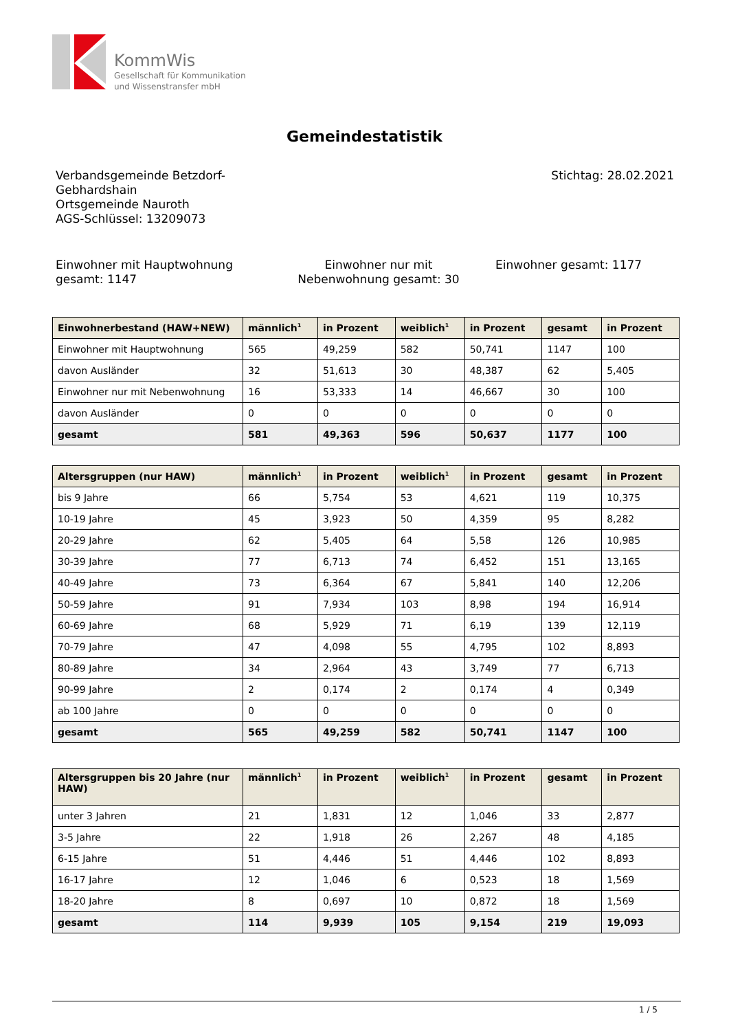KommWis
Gesellschaft für Kommunikation
und Wissenstransfer mbH
Gemeindestatistik
Verbandsgemeinde Betzdorf-
Gebhardshain
Ortsgemeinde Nauroth
AGS-Schlüssel: 13209073
Stichtag: 28.02.2021
Einwohner mit Hauptwohnung gesamt: 1147
Einwohner nur mit Nebenwohnung gesamt: 30
Einwohner gesamt: 1177
| Einwohnerbestand (HAW+NEW) | männlich<sup>1</sup> | in Prozent | weiblich<sup>1</sup> | in Prozent | gesamt | in Prozent |
| --- | --- | --- | --- | --- | --- | --- |
| Einwohner mit Hauptwohnung | 565 | 49,259 | 582 | 50,741 | 1147 | 100 |
| davon Ausländer | 32 | 51,613 | 30 | 48,387 | 62 | 5,405 |
| Einwohner nur mit Nebenwohnung | 16 | 53,333 | 14 | 46,667 | 30 | 100 |
| davon Ausländer | 0 | 0 | 0 | 0 | 0 | 0 |
| gesamt | 581 | 49,363 | 596 | 50,637 | 1177 | 100 |
| Altersgruppen (nur HAW) | männlich<sup>1</sup> | in Prozent | weiblich<sup>1</sup> | in Prozent | gesamt | in Prozent |
| --- | --- | --- | --- | --- | --- | --- |
| bis 9 Jahre | 66 | 5,754 | 53 | 4,621 | 119 | 10,375 |
| 10-19 Jahre | 45 | 3,923 | 50 | 4,359 | 95 | 8,282 |
| 20-29 Jahre | 62 | 5,405 | 64 | 5,58 | 126 | 10,985 |
| 30-39 Jahre | 77 | 6,713 | 74 | 6,452 | 151 | 13,165 |
| 40-49 Jahre | 73 | 6,364 | 67 | 5,841 | 140 | 12,206 |
| 50-59 Jahre | 91 | 7,934 | 103 | 8,98 | 194 | 16,914 |
| 60-69 Jahre | 68 | 5,929 | 71 | 6,19 | 139 | 12,119 |
| 70-79 Jahre | 47 | 4,098 | 55 | 4,795 | 102 | 8,893 |
| 80-89 Jahre | 34 | 2,964 | 43 | 3,749 | 77 | 6,713 |
| 90-99 Jahre | 2 | 0,174 | 2 | 0,174 | 4 | 0,349 |
| ab 100 Jahre | 0 | 0 | 0 | 0 | 0 | 0 |
| gesamt | 565 | 49,259 | 582 | 50,741 | 1147 | 100 |
| Altersgruppen bis 20 Jahre (nur HAW) | männlich<sup>1</sup> | in Prozent | weiblich<sup>1</sup> | in Prozent | gesamt | in Prozent |
| --- | --- | --- | --- | --- | --- | --- |
| unter 3 Jahren | 21 | 1,831 | 12 | 1,046 | 33 | 2,877 |
| 3-5 Jahre | 22 | 1,918 | 26 | 2,267 | 48 | 4,185 |
| 6-15 Jahre | 51 | 4,446 | 51 | 4,446 | 102 | 8,893 |
| 16-17 Jahre | 12 | 1,046 | 6 | 0,523 | 18 | 1,569 |
| 18-20 Jahre | 8 | 0,697 | 10 | 0,872 | 18 | 1,569 |
| gesamt | 114 | 9,939 | 105 | 9,154 | 219 | 19,093 |
1 / 5